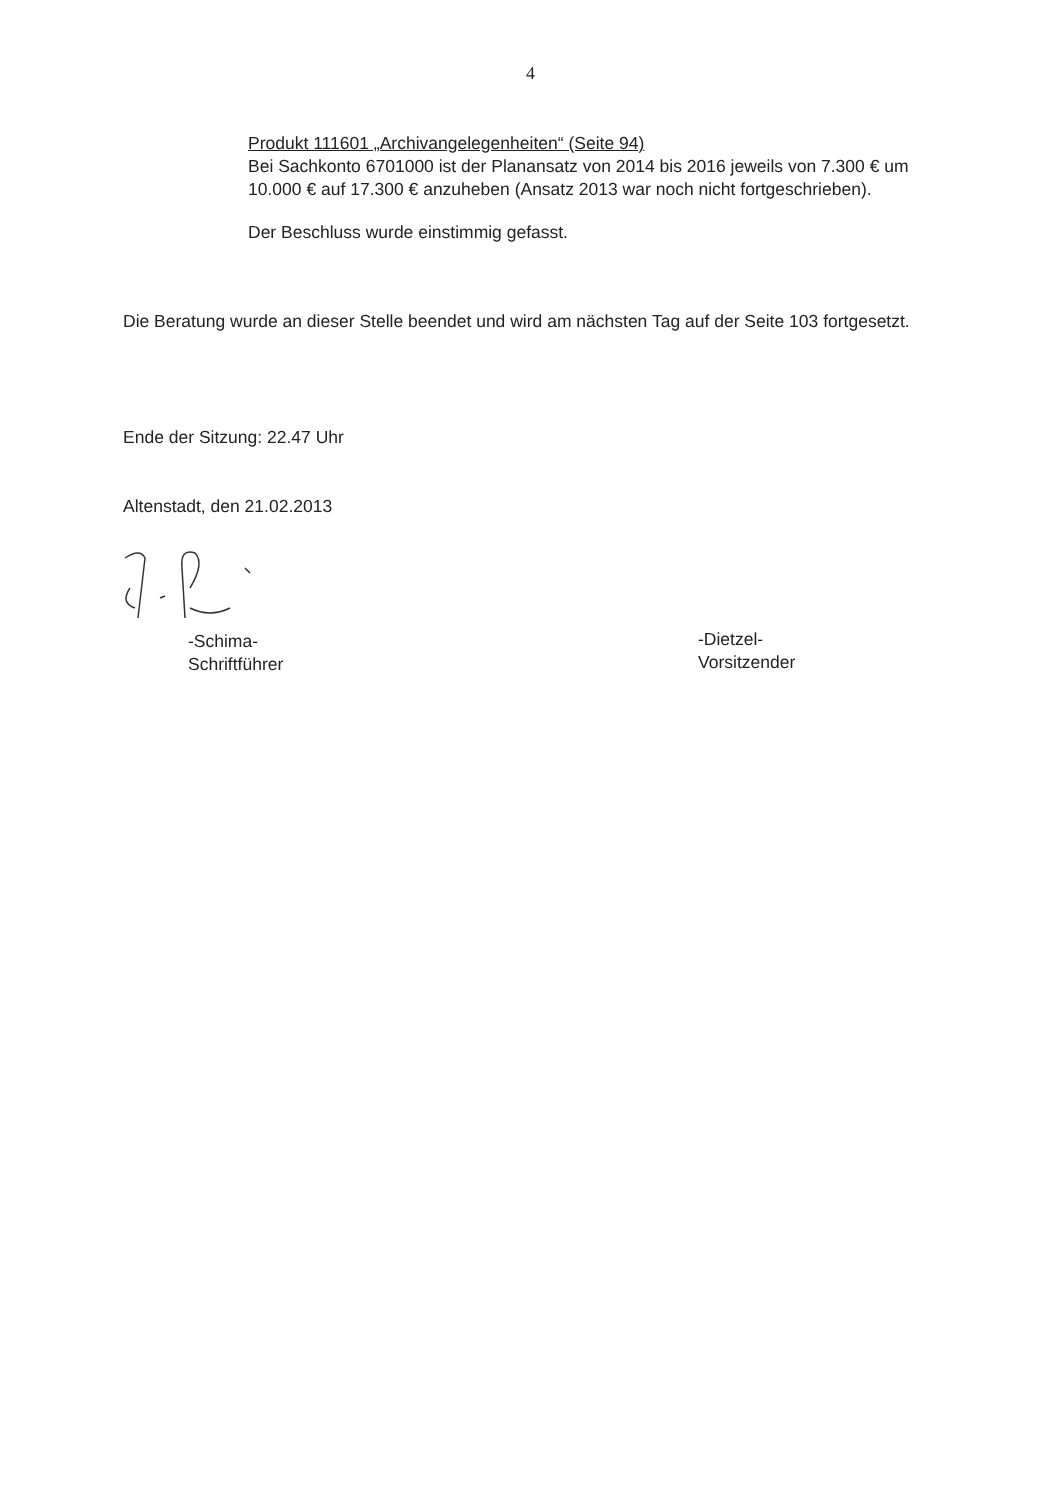4
Produkt 111601 „Archivangelegenheiten“ (Seite 94)
Bei Sachkonto 6701000 ist der Planansatz von 2014 bis 2016 jeweils von 7.300 € um 10.000 € auf 17.300 € anzuheben (Ansatz 2013 war noch nicht fortgeschrieben).
Der Beschluss wurde einstimmig gefasst.
Die Beratung wurde an dieser Stelle beendet und wird am nächsten Tag auf der Seite 103 fortgesetzt.
Ende der Sitzung: 22.47 Uhr
Altenstadt, den 21.02.2013
-Schima-
Schriftführer
-Dietzel-
Vorsitzender